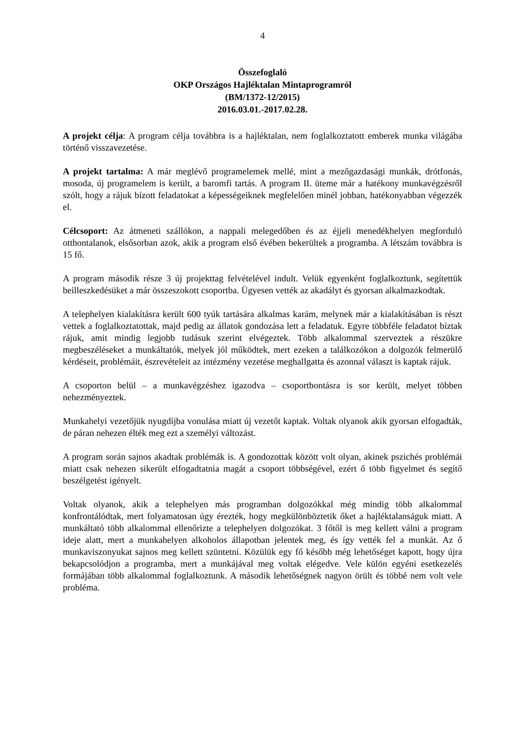4
Összefoglaló
OKP Országos Hajléktalan Mintaprogramról
(BM/1372-12/2015)
2016.03.01.-2017.02.28.
A projekt célja: A program célja továbbra is a hajléktalan, nem foglalkoztatott emberek munka világába történő visszavezetése.
A projekt tartalma: A már meglévő programelemek mellé, mint a mezőgazdasági munkák, drótfonás, mosoda, új programelem is került, a baromfi tartás. A program II. üteme már a hatékony munkavégzésről szólt, hogy a rájuk bízott feladatokat a képességeiknek megfelelően minél jobban, hatékonyabban végezzék el.
Célcsoport: Az átmeneti szállókon, a nappali melegedőben és az éjjeli menedékhelyen megforduló otthontalanok, elsősorban azok, akik a program első évében bekerültek a programba. A létszám továbbra is 15 fő.
A program második része 3 új projekttag felvételével indult. Velük egyenként foglalkoztunk, segítettük beilleszkedésüket a már összeszokott csoportba. Ügyesen vették az akadályt és gyorsan alkalmazkodtak.
A telephelyen kialakításra került 600 tyúk tartására alkalmas karám, melynek már a kialakításában is részt vettek a foglalkoztatottak, majd pedig az állatok gondozása lett a feladatuk. Egyre többféle feladatot bíztak rájuk, amit mindig legjobb tudásuk szerint elvégeztek. Több alkalommal szerveztek a részükre megbeszéléseket a munkáltatók, melyek jól működtek, mert ezeken a találkozókon a dolgozók felmerülő kérdéseit, problémáit, észrevételeit az intézmény vezetése meghallgatta és azonnal választ is kaptak rájuk.
A csoporton belül – a munkavégzéshez igazodva – csoportbontásra is sor került, melyet többen nehezményeztek.
Munkahelyi vezetőjük nyugdíjba vonulása miatt új vezetőt kaptak. Voltak olyanok akik gyorsan elfogadták, de páran nehezen élték meg ezt a személyi változást.
A program során sajnos akadtak problémák is. A gondozottak között volt olyan, akinek pszichés problémái miatt csak nehezen sikerült elfogadtatnia magát a csoport többségével, ezért ő több figyelmet és segítő beszélgetést igényelt.
Voltak olyanok, akik a telephelyen más programban dolgozókkal még mindig több alkalommal konfrontálódtak, mert folyamatosan úgy érezték, hogy megkülönböztetik őket a hajléktalanságuk miatt. A munkáltató több alkalommal ellenőrizte a telephelyen dolgozókat. 3 főtől is meg kellett válni a program ideje alatt, mert a munkahelyen alkoholos állapotban jelentek meg, és így vették fel a munkát. Az ő munkaviszonyukat sajnos meg kellett szüntetni. Közülük egy fő később még lehetőséget kapott, hogy újra bekapcsolódjon a programba, mert a munkájával meg voltak elégedve. Vele külön egyéni esetkezelés formájában több alkalommal foglalkoztunk. A második lehetőségnek nagyon örült és többé nem volt vele probléma.